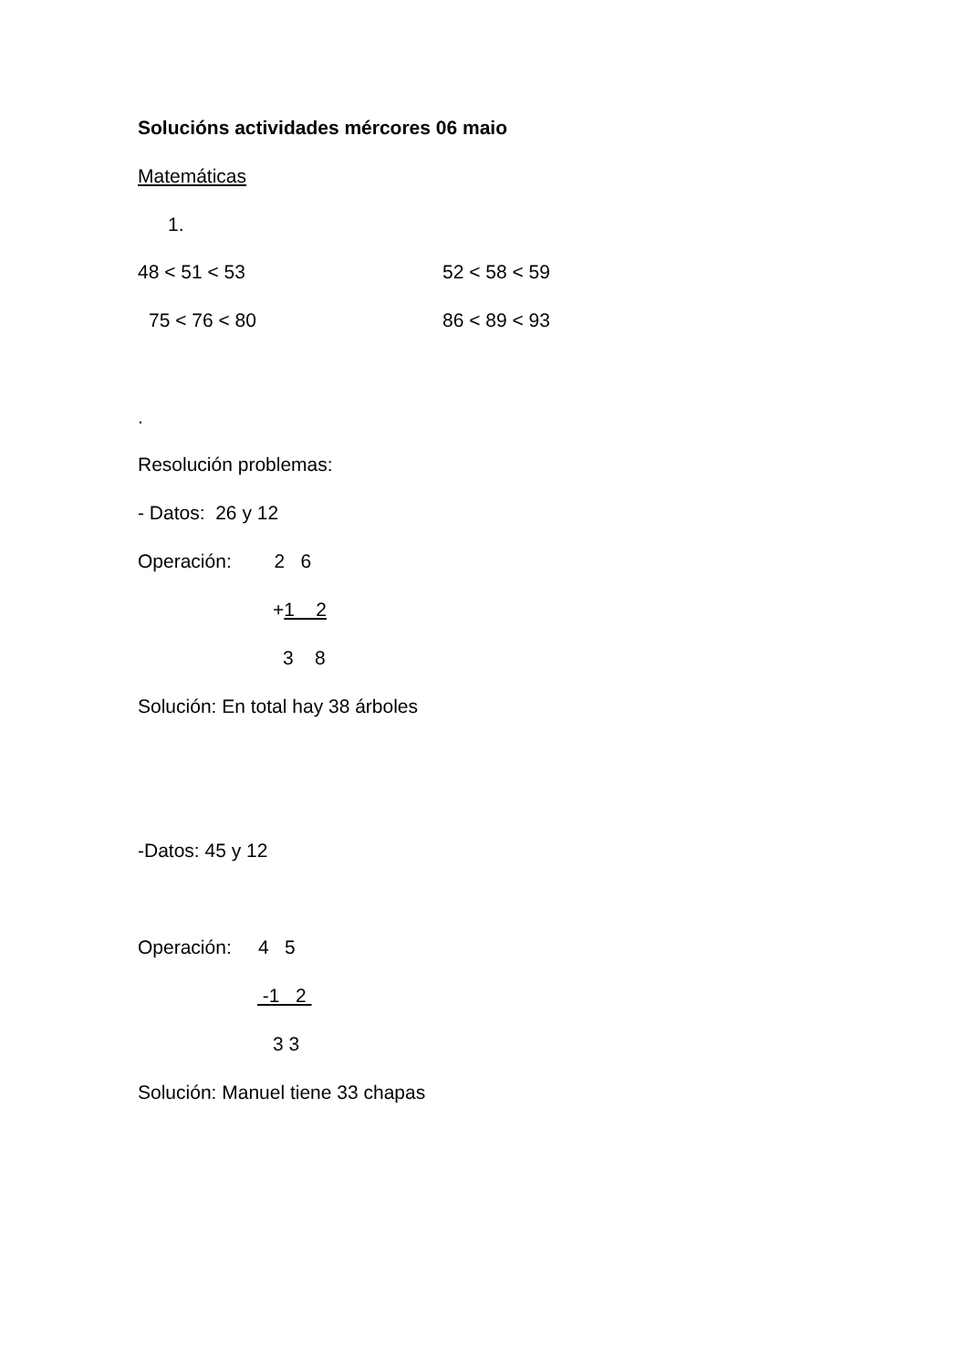Solucións actividades mércores 06 maio
Matemáticas
1.
48 < 51 < 53
52 < 58 < 59
75 < 76 < 80
86 < 89 < 93
.
Resolución problemas:
- Datos: 26 y 12
Operación: 2 6
+1 2
3 8
Solución: En total hay 38 árboles
-Datos: 45 y 12
Operación: 4 5
-1 2
3 3
Solución: Manuel tiene 33 chapas